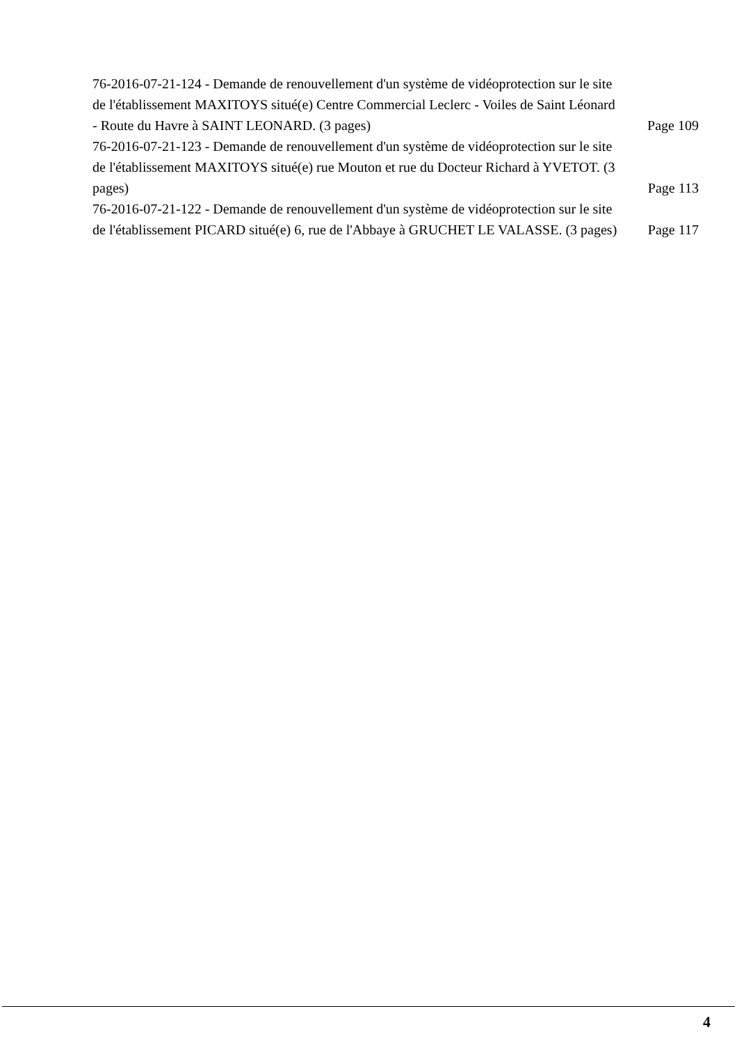76-2016-07-21-124 - Demande de renouvellement d'un système de vidéoprotection sur le site de l'établissement MAXITOYS situé(e) Centre Commercial Leclerc - Voiles de Saint Léonard - Route du Havre à SAINT LEONARD. (3 pages)
Page 109
76-2016-07-21-123 - Demande de renouvellement d'un système de vidéoprotection sur le site de l'établissement MAXITOYS situé(e) rue Mouton et rue du Docteur Richard à YVETOT. (3 pages)
Page 113
76-2016-07-21-122 - Demande de renouvellement d'un système de vidéoprotection sur le site de l'établissement PICARD situé(e) 6, rue de l'Abbaye à GRUCHET LE VALASSE. (3 pages)
Page 117
4